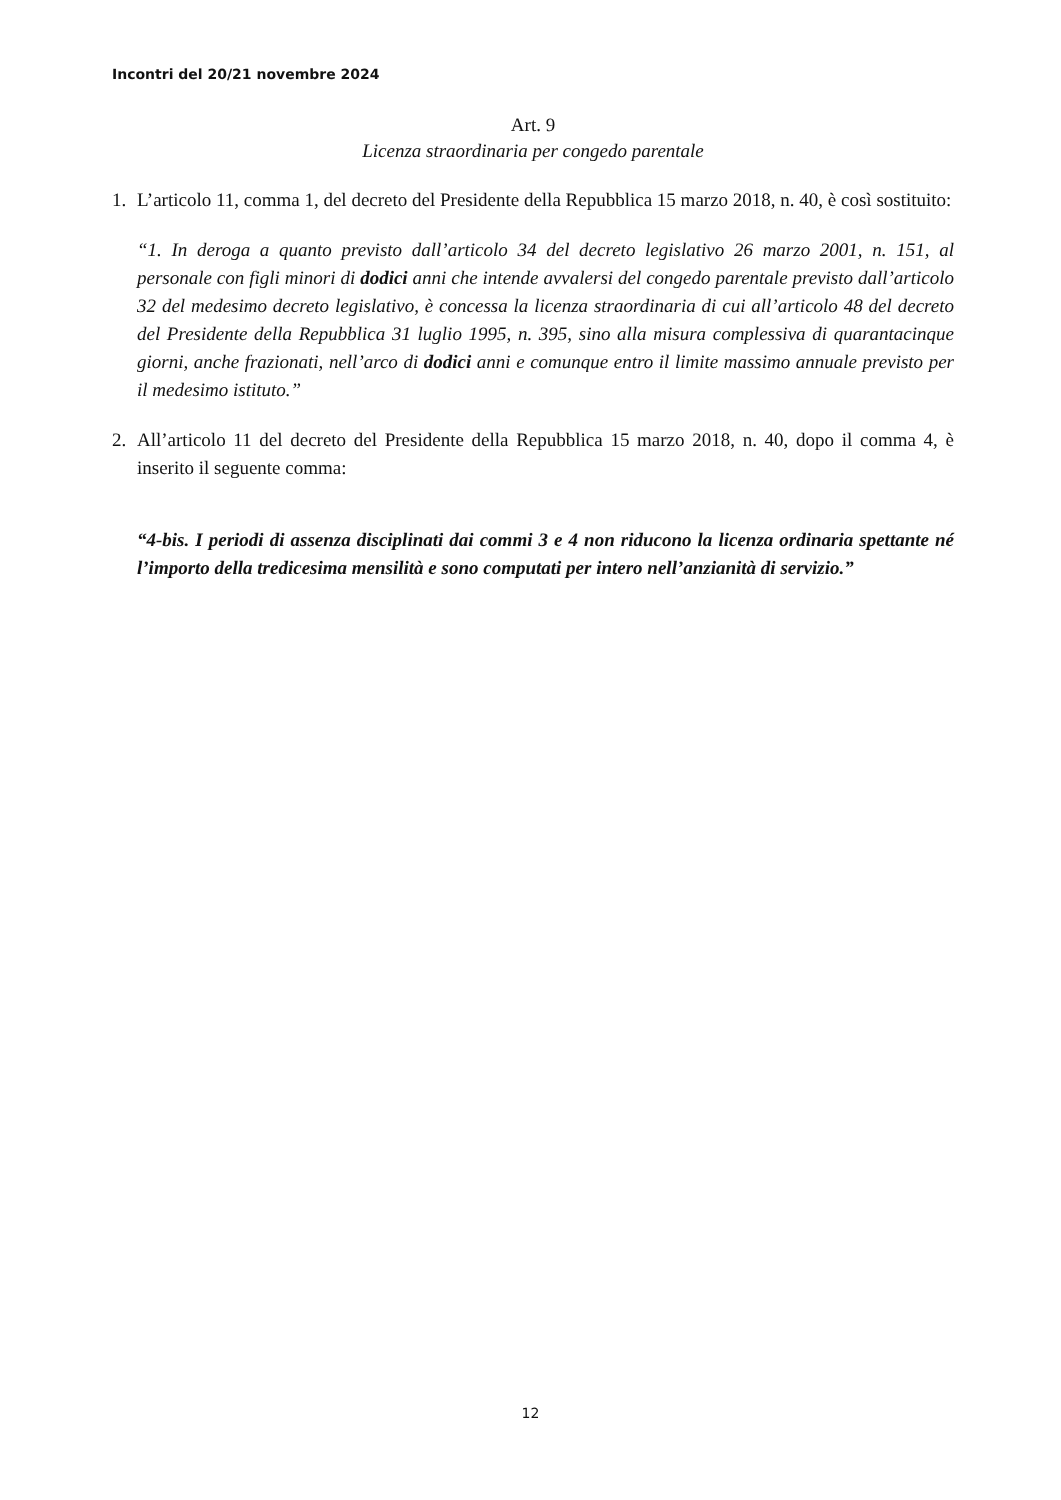Incontri del 20/21 novembre 2024
Art. 9
Licenza straordinaria per congedo parentale
1. L’articolo 11, comma 1, del decreto del Presidente della Repubblica 15 marzo 2018, n. 40, è così sostituito:
“1. In deroga a quanto previsto dall’articolo 34 del decreto legislativo 26 marzo 2001, n. 151, al personale con figli minori di dodici anni che intende avvalersi del congedo parentale previsto dall’articolo 32 del medesimo decreto legislativo, è concessa la licenza straordinaria di cui all’articolo 48 del decreto del Presidente della Repubblica 31 luglio 1995, n. 395, sino alla misura complessiva di quarantacinque giorni, anche frazionati, nell’arco di dodici anni e comunque entro il limite massimo annuale previsto per il medesimo istituto.”
2. All’articolo 11 del decreto del Presidente della Repubblica 15 marzo 2018, n. 40, dopo il comma 4, è inserito il seguente comma:
“4-bis. I periodi di assenza disciplinati dai commi 3 e 4 non riducono la licenza ordinaria spettante né l’importo della tredicesima mensilità e sono computati per intero nell’anzianità di servizio.”
12